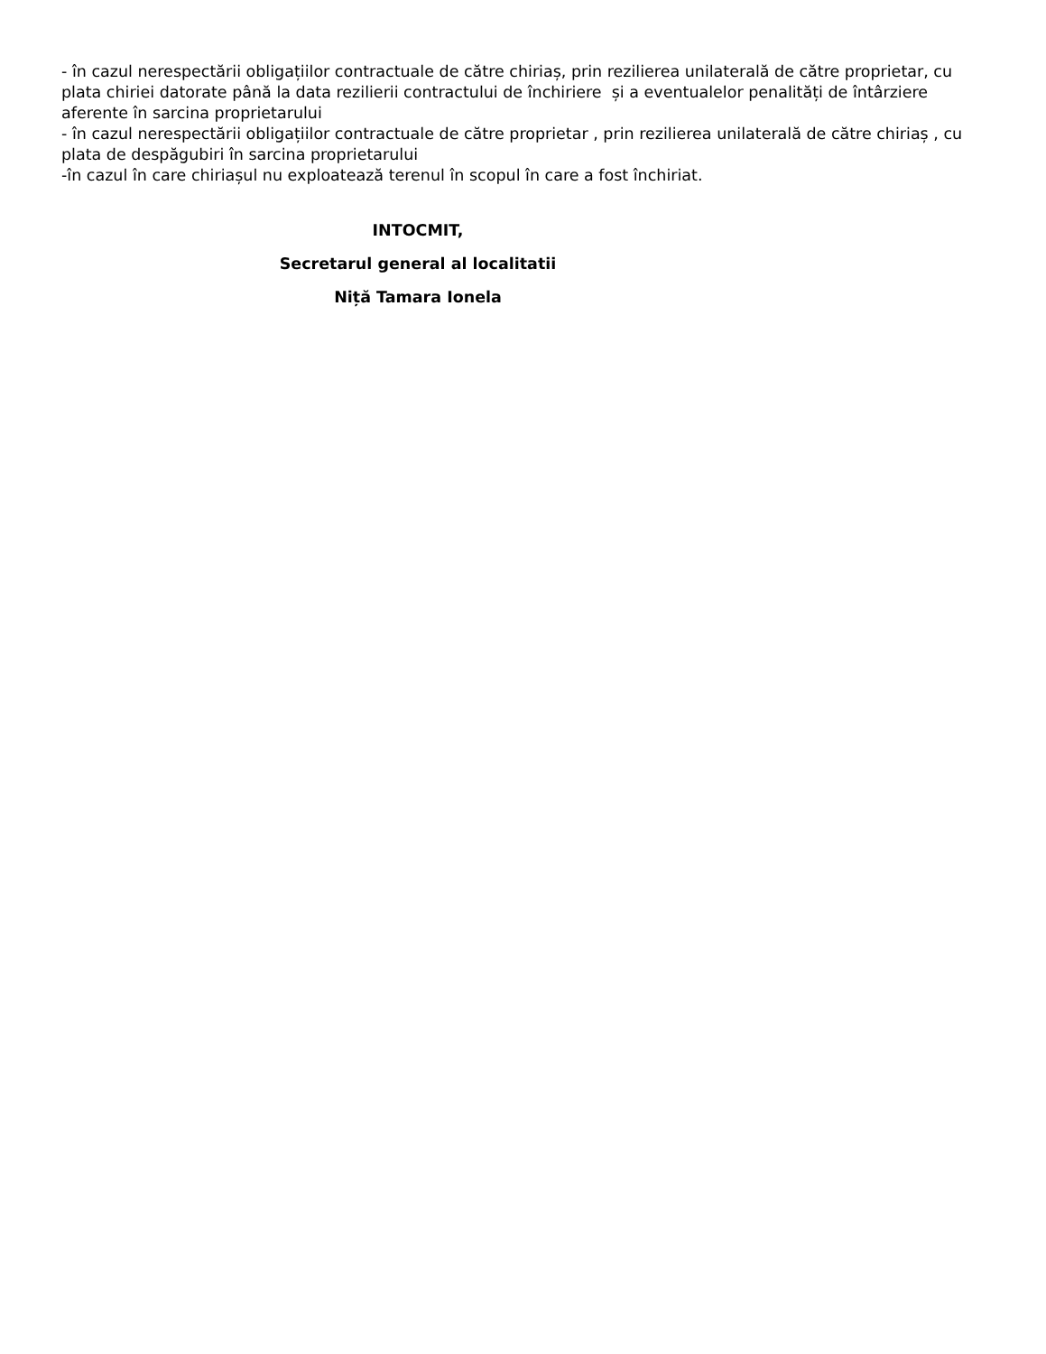- în cazul nerespectării obligațiilor contractuale de către chiriaș, prin rezilierea unilaterală de către proprietar, cu plata chiriei datorate până la data rezilierii contractului de închiriere și a eventualelor penalități de întârziere aferente în sarcina proprietarului
- în cazul nerespectării obligațiilor contractuale de către proprietar , prin rezilierea unilaterală de către chiriaș , cu plata de despăgubiri în sarcina proprietarului
-în cazul în care chiriașul nu exploatează terenul în scopul în care a fost închiriat.
INTOCMIT,
Secretarul general al localitatii
Niță Tamara Ionela